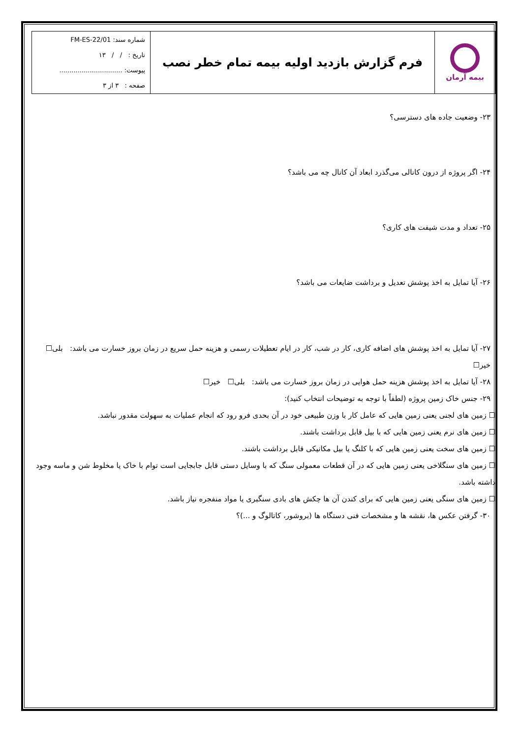| بیمه آرمان | فرم گزارش بازدید اولیه بیمه تمام خطر نصب | شماره سند: FM-ES-22/01 تاریخ : / / ۱۳ پیوست: ............................... صفحه : ۳ از ۳ |
۲۳- وضعیت جاده های دسترسی؟
۲۴- اگر پروژه از درون کانالی می‌گذرد ابعاد آن کانال چه می باشد؟
۲۵- تعداد و مدت شیفت های کاری؟
۲۶- آیا تمایل به اخذ پوشش تعدیل و برداشت ضایعات می باشد؟
۲۷- آیا تمایل به اخذ پوشش های اضافه کاری، کار در شب، کار در ایام تعطیلات رسمی و هزینه حمل سریع در زمان بروز خسارت می باشد: بلی☐ خیر☐
۲۸- آیا تمایل به اخذ پوشش هزینه حمل هوایی در زمان بروز خسارت می باشد: بلی☐ خیر☐
۲۹- جنس خاک زمین پروژه (لطفاً با توجه به توضیحات انتخاب کنید):
☐ زمین های لجنی یعنی زمین هایی که عامل کار با وزن طبیعی خود در آن بحدی فرو رود که انجام عملیات به سهولت مقدور نباشد.
☐ زمین های نرم یعنی زمین هایی که با بیل قابل برداشت باشند.
☐ زمین های سخت یعنی زمین هایی که با کلنگ یا بیل مکانیکی قابل برداشت باشند.
☐ زمین های سنگلاخی یعنی زمین هایی که در آن قطعات معمولی سنگ که با وسایل دستی قابل جابجایی است توام با خاک یا مخلوط شن و ماسه وجود داشته باشد.
☐ زمین های سنگی یعنی زمین هایی که برای کندن آن ها چکش های بادی سنگبری یا مواد منفجره نیاز باشد.
۳۰- گرفتن عکس ها، نقشه ها و مشخصات فنی دستگاه ها (بروشور، کاتالوگ و ...)؟